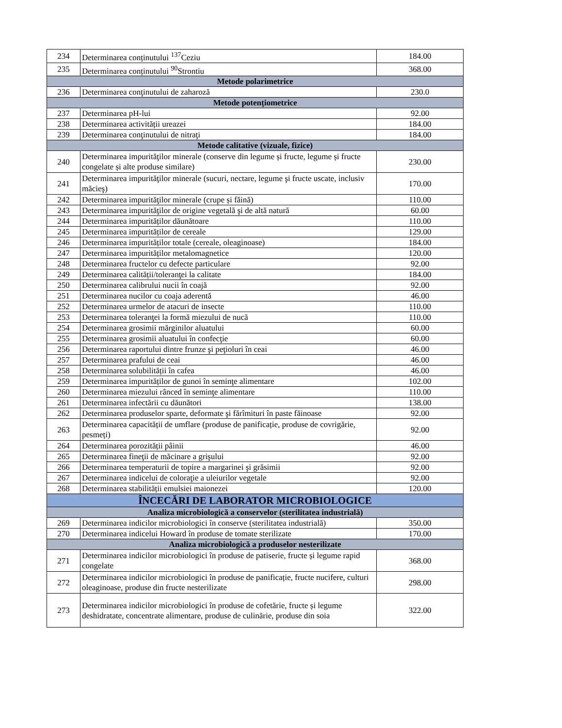| 234 | Determinarea conținutului <sup>137</sup>Ceziu | 184.00 |
| 235 | Determinarea conținutului <sup>90</sup>Strontiu | 368.00 |
| Metode polarimetrice | | |
| 236 | Determinarea conţinutului de zaharoză | 230.0 |
| Metode potențiometrice | | |
| 237 | Determinarea pH-lui | 92.00 |
| 238 | Determinarea activității ureazei | 184.00 |
| 239 | Determinarea conţinutului de nitraţi | 184.00 |
| Metode calitative (vizuale, fizice) | | |
| 240 | Determinarea impurităţilor minerale (conserve din legume și fructe, legume și fructe congelate și alte produse similare) | 230.00 |
| 241 | Determinarea impurităţilor minerale (sucuri, nectare, legume şi fructe uscate, inclusiv măcieş) | 170.00 |
| 242 | Determinarea impurităţilor minerale (crupe și făină) | 110.00 |
| 243 | Determinarea impurităţilor de origine vegetală şi de altă natură | 60.00 |
| 244 | Determinarea impurităților dăunătoare | 110.00 |
| 245 | Determinarea impurităților de cereale | 129.00 |
| 246 | Determinarea impurităților totale (cereale, oleaginoase) | 184.00 |
| 247 | Determinarea impurităților metalomagnetice | 120.00 |
| 248 | Determinarea fructelor cu defecte particulare | 92.00 |
| 249 | Determinarea calității/toleranţei la calitate | 184.00 |
| 250 | Determinarea calibrului nucii în coajă | 92.00 |
| 251 | Determinarea nucilor cu coaja aderentă | 46.00 |
| 252 | Determinarea urmelor de atacuri de insecte | 110.00 |
| 253 | Determinarea toleranţei la formă miezului de nucă | 110.00 |
| 254 | Determinarea grosimii mărginilor aluatului | 60.00 |
| 255 | Determinarea grosimii aluatului în confecţie | 60.00 |
| 256 | Determinarea raportului dintre frunze şi peţioluri în ceai | 46.00 |
| 257 | Determinarea prafului de ceai | 46.00 |
| 258 | Determinarea solubilității în cafea | 46.00 |
| 259 | Determinarea impurităților de gunoi în seminţe alimentare | 102.00 |
| 260 | Determinarea miezului rânced în seminţe alimentare | 110.00 |
| 261 | Determinarea infectării cu dăunători | 138.00 |
| 262 | Determinarea produselor sparte, deformate şi fărîmituri în paste făinoase | 92.00 |
| 263 | Determinarea capacității de umflare (produse de panificație, produse de covrigărie, pesmeți) | 92.00 |
| 264 | Determinarea porozității pâinii | 46.00 |
| 265 | Determinarea fineţii de măcinare a grişului | 92.00 |
| 266 | Determinarea temperaturii de topire a margarinei şi grăsimii | 92.00 |
| 267 | Determinarea indicelui de coloraţie a uleiurilor vegetale | 92.00 |
| 268 | Determinarea stabilității emulsiei maionezei | 120.00 |
| ÎNCECĂRI DE LABORATOR MICROBIOLOGICE | | |
| Analiza microbiologică a conservelor (sterilitatea industrială) | | |
| 269 | Determinarea indicilor microbiologici în conserve (sterilitatea industrială) | 350.00 |
| 270 | Determinarea indicelui Howard în produse de tomate sterilizate | 170.00 |
| Analiza microbiologică a produselor nesterilizate | | |
| 271 | Determinarea indicilor microbiologici în produse de patiserie, fructe și legume rapid congelate | 368.00 |
| 272 | Determinarea indicilor microbiologici în produse de panificație, fructe nucifere, culturi oleaginoase, produse din fructe nesterilizate | 298.00 |
| 273 | Determinarea indicilor microbiologici în produse de cofetărie, fructe și legume deshidratate, concentrate alimentare, produse de culinărie, produse din soia | 322.00 |